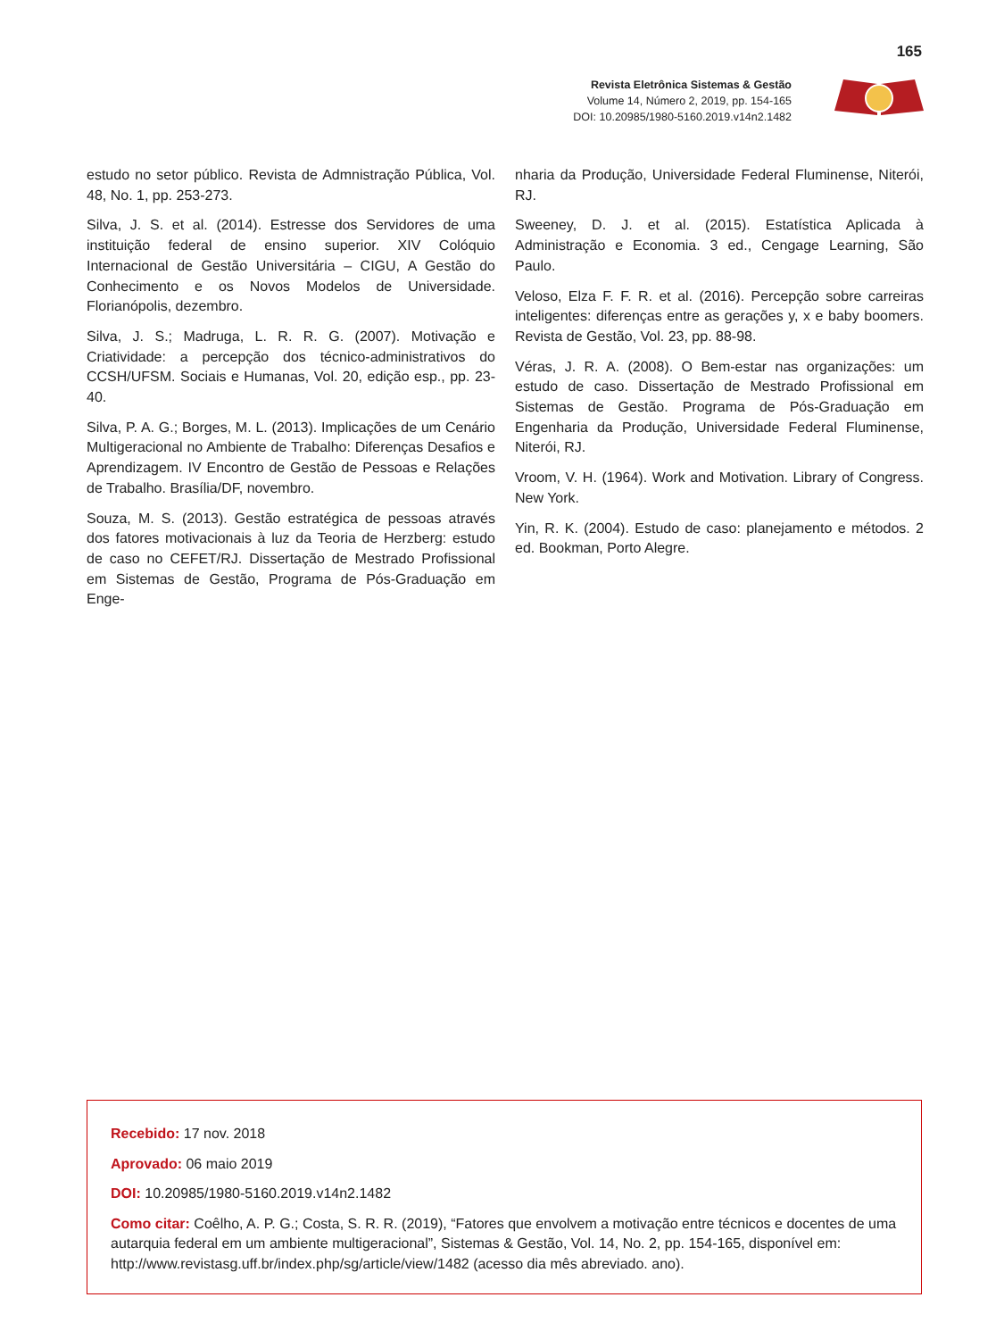165
Revista Eletrônica Sistemas & Gestão
Volume 14, Número 2, 2019, pp. 154-165
DOI: 10.20985/1980-5160.2019.v14n2.1482
estudo no setor público. Revista de Admnistração Pública, Vol. 48, No. 1, pp. 253-273.
Silva, J. S. et al. (2014). Estresse dos Servidores de uma instituição federal de ensino superior. XIV Colóquio Internacional de Gestão Universitária – CIGU, A Gestão do Conhecimento e os Novos Modelos de Universidade. Florianópolis, dezembro.
Silva, J. S.; Madruga, L. R. R. G. (2007). Motivação e Criatividade: a percepção dos técnico-administrativos do CCSH/UFSM. Sociais e Humanas, Vol. 20, edição esp., pp. 23-40.
Silva, P. A. G.; Borges, M. L. (2013). Implicações de um Cenário Multigeracional no Ambiente de Trabalho: Diferenças Desafios e Aprendizagem. IV Encontro de Gestão de Pessoas e Relações de Trabalho. Brasília/DF, novembro.
Souza, M. S. (2013). Gestão estratégica de pessoas através dos fatores motivacionais à luz da Teoria de Herzberg: estudo de caso no CEFET/RJ. Dissertação de Mestrado Profissional em Sistemas de Gestão, Programa de Pós-Graduação em Enge-
nharia da Produção, Universidade Federal Fluminense, Niterói, RJ.
Sweeney, D. J. et al. (2015). Estatística Aplicada à Administração e Economia. 3 ed., Cengage Learning, São Paulo.
Veloso, Elza F. F. R. et al. (2016). Percepção sobre carreiras inteligentes: diferenças entre as gerações y, x e baby boomers. Revista de Gestão, Vol. 23, pp. 88-98.
Véras, J. R. A. (2008). O Bem-estar nas organizações: um estudo de caso. Dissertação de Mestrado Profissional em Sistemas de Gestão. Programa de Pós-Graduação em Engenharia da Produção, Universidade Federal Fluminense, Niterói, RJ.
Vroom, V. H. (1964). Work and Motivation. Library of Congress. New York.
Yin, R. K. (2004). Estudo de caso: planejamento e métodos. 2 ed. Bookman, Porto Alegre.
Recebido: 17 nov. 2018
Aprovado: 06 maio 2019
DOI: 10.20985/1980-5160.2019.v14n2.1482
Como citar: Coêlho, A. P. G.; Costa, S. R. R. (2019), “Fatores que envolvem a motivação entre técnicos e docentes de uma autarquia federal em um ambiente multigeracional”, Sistemas & Gestão, Vol. 14, No. 2, pp. 154-165, disponível em: http://www.revistasg.uff.br/index.php/sg/article/view/1482 (acesso dia mês abreviado. ano).